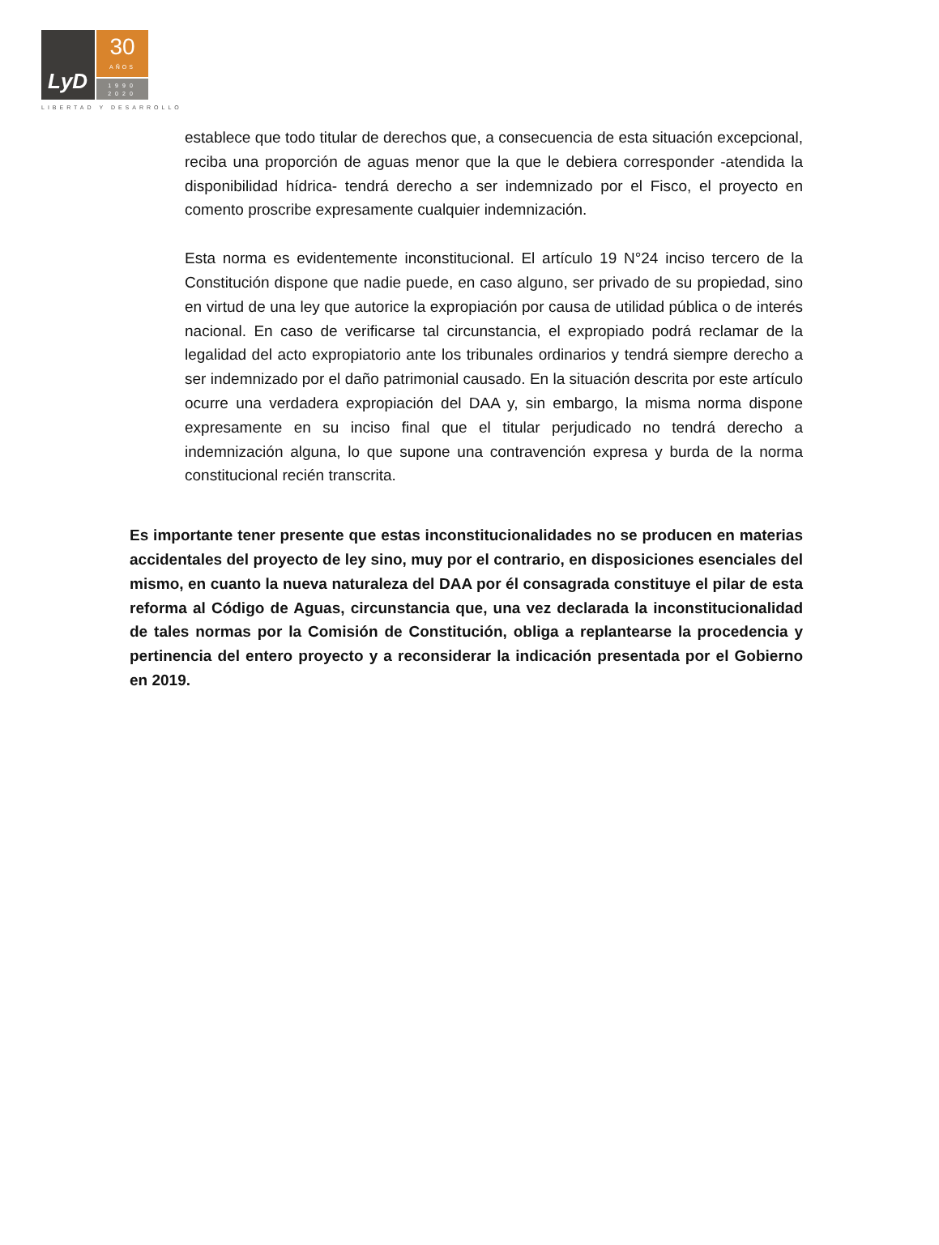LyD
30
AÑOS
1990
2020
LIBERTAD Y DESARROLLO
establece que todo titular de derechos que, a consecuencia de esta situación excepcional, reciba una proporción de aguas menor que la que le debiera corresponder -atendida la disponibilidad hídrica- tendrá derecho a ser indemnizado por el Fisco, el proyecto en comento proscribe expresamente cualquier indemnización.
Esta norma es evidentemente inconstitucional. El artículo 19 N°24 inciso tercero de la Constitución dispone que nadie puede, en caso alguno, ser privado de su propiedad, sino en virtud de una ley que autorice la expropiación por causa de utilidad pública o de interés nacional. En caso de verificarse tal circunstancia, el expropiado podrá reclamar de la legalidad del acto expropiatorio ante los tribunales ordinarios y tendrá siempre derecho a ser indemnizado por el daño patrimonial causado. En la situación descrita por este artículo ocurre una verdadera expropiación del DAA y, sin embargo, la misma norma dispone expresamente en su inciso final que el titular perjudicado no tendrá derecho a indemnización alguna, lo que supone una contravención expresa y burda de la norma constitucional recién transcrita.
Es importante tener presente que estas inconstitucionalidades no se producen en materias accidentales del proyecto de ley sino, muy por el contrario, en disposiciones esenciales del mismo, en cuanto la nueva naturaleza del DAA por él consagrada constituye el pilar de esta reforma al Código de Aguas, circunstancia que, una vez declarada la inconstitucionalidad de tales normas por la Comisión de Constitución, obliga a replantearse la procedencia y pertinencia del entero proyecto y a reconsiderar la indicación presentada por el Gobierno en 2019.